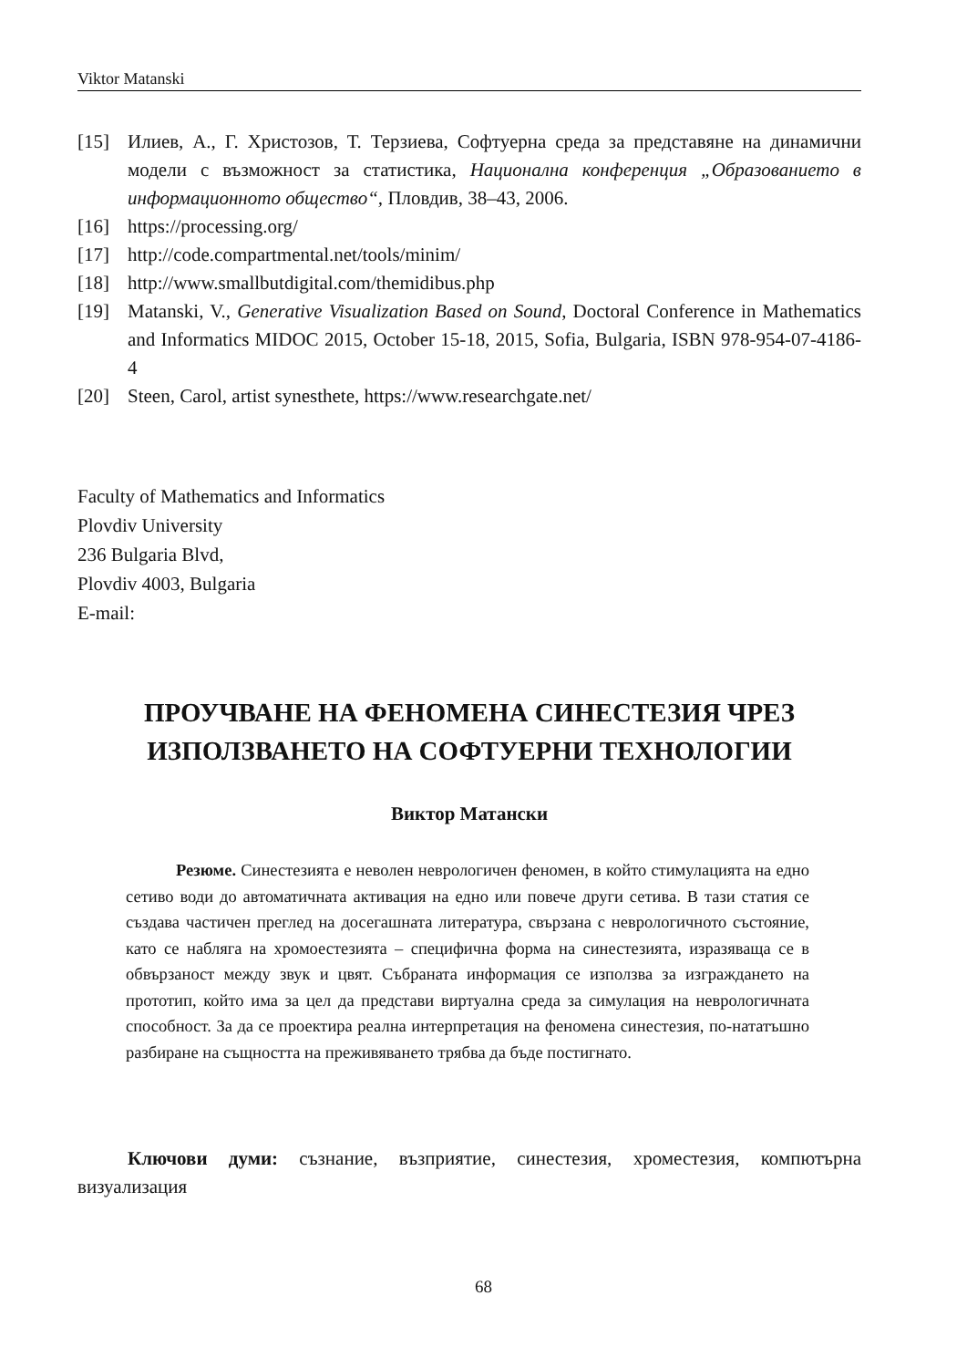Viktor Matanski
[15] Илиев, А., Г. Христозов, Т. Терзиева, Софтуерна среда за представяне на динамични модели с възможност за статистика, Национална конференция „Образованието в информационното общество“, Пловдив, 38–43, 2006.
[16] https://processing.org/
[17] http://code.compartmental.net/tools/minim/
[18] http://www.smallbutdigital.com/themidibus.php
[19] Matanski, V., Generative Visualization Based on Sound, Doctoral Conference in Mathematics and Informatics MIDOC 2015, October 15-18, 2015, Sofia, Bulgaria, ISBN 978-954-07-4186-4
[20] Steen, Carol, artist synesthete, https://www.researchgate.net/
Faculty of Mathematics and Informatics
Plovdiv University
236 Bulgaria Blvd,
Plovdiv 4003, Bulgaria
E-mail:
ПРОУЧВАНЕ НА ФЕНОМЕНА СИНЕСТЕЗИЯ ЧРЕЗ ИЗПОЛЗВАНЕТО НА СОФТУЕРНИ ТЕХНОЛОГИИ
Виктор Матански
Резюме. Синестезията е неволен неврологичен феномен, в който стимулацията на едно сетиво води до автоматичната активация на едно или повече други сетива. В тази статия се създава частичен преглед на досегашната литература, свързана с неврологичното състояние, като се набляга на хромоестезията – специфична форма на синестезията, изразяваща се в обвързаност между звук и цвят. Събраната информация се използва за изграждането на прототип, който има за цел да представи виртуална среда за симулация на неврологичната способност. За да се проектира реална интерпретация на феномена синестезия, по-нататъшно разбиране на същността на преживяването трябва да бъде постигнато.
Ключови думи: съзнание, възприятие, синестезия, хроместезия, компютърна визуализация
68